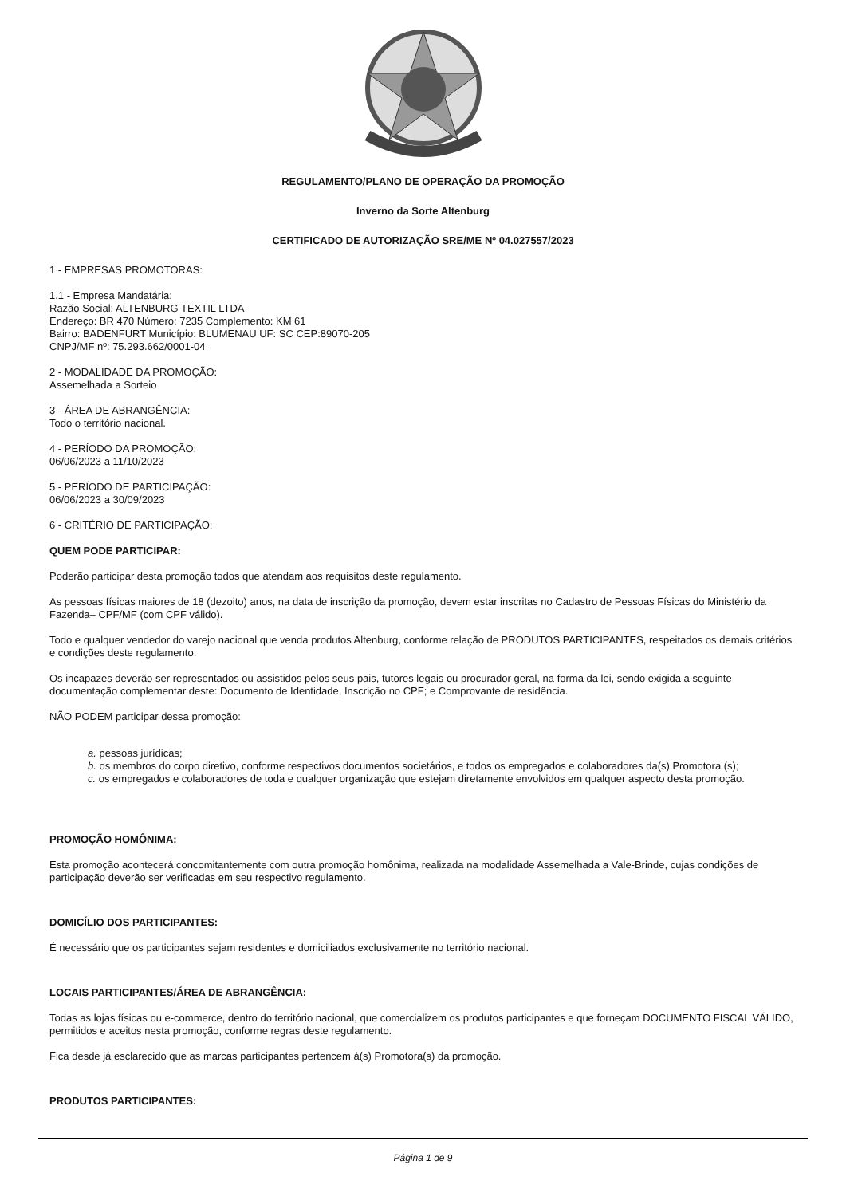REGULAMENTO/PLANO DE OPERAÇÃO DA PROMOÇÃO
Inverno da Sorte Altenburg
CERTIFICADO DE AUTORIZAÇÃO SRE/ME Nº 04.027557/2023
1 - EMPRESAS PROMOTORAS:
1.1 - Empresa Mandatária:
Razão Social: ALTENBURG TEXTIL LTDA
Endereço: BR 470 Número: 7235 Complemento: KM 61
Bairro: BADENFURT Município: BLUMENAU UF: SC CEP:89070-205
CNPJ/MF nº: 75.293.662/0001-04
2 - MODALIDADE DA PROMOÇÃO:
Assemelhada a Sorteio
3 - ÁREA DE ABRANGÊNCIA:
Todo o território nacional.
4 - PERÍODO DA PROMOÇÃO:
06/06/2023 a 11/10/2023
5 - PERÍODO DE PARTICIPAÇÃO:
06/06/2023 a 30/09/2023
6 - CRITÉRIO DE PARTICIPAÇÃO:
QUEM PODE PARTICIPAR:
Poderão participar desta promoção todos que atendam aos requisitos deste regulamento.
As pessoas físicas maiores de 18 (dezoito) anos, na data de inscrição da promoção, devem estar inscritas no Cadastro de Pessoas Físicas do Ministério da Fazenda– CPF/MF (com CPF válido).
Todo e qualquer vendedor do varejo nacional que venda produtos Altenburg, conforme relação de PRODUTOS PARTICIPANTES, respeitados os demais critérios e condições deste regulamento.
Os incapazes deverão ser representados ou assistidos pelos seus pais, tutores legais ou procurador geral, na forma da lei, sendo exigida a seguinte documentação complementar deste: Documento de Identidade, Inscrição no CPF; e Comprovante de residência.
NÃO PODEM participar dessa promoção:
a. pessoas jurídicas;
b. os membros do corpo diretivo, conforme respectivos documentos societários, e todos os empregados e colaboradores da(s) Promotora (s);
c. os empregados e colaboradores de toda e qualquer organização que estejam diretamente envolvidos em qualquer aspecto desta promoção.
PROMOÇÃO HOMÔNIMA:
Esta promoção acontecerá concomitantemente com outra promoção homônima, realizada na modalidade Assemelhada a Vale-Brinde, cujas condições de participação deverão ser verificadas em seu respectivo regulamento.
DOMICÍLIO DOS PARTICIPANTES:
É necessário que os participantes sejam residentes e domiciliados exclusivamente no território nacional.
LOCAIS PARTICIPANTES/ÁREA DE ABRANGÊNCIA:
Todas as lojas físicas ou e-commerce, dentro do território nacional, que comercializem os produtos participantes e que forneçam DOCUMENTO FISCAL VÁLIDO, permitidos e aceitos nesta promoção, conforme regras deste regulamento.
Fica desde já esclarecido que as marcas participantes pertencem à(s) Promotora(s) da promoção.
PRODUTOS PARTICIPANTES:
Página 1 de 9